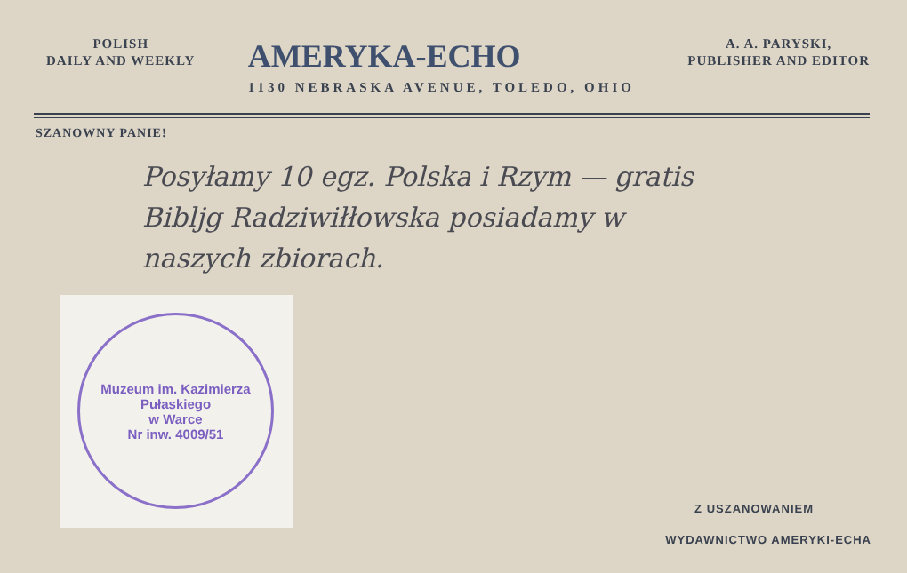POLISH
DAILY AND WEEKLY
AMERYKA-ECHO
1130 NEBRASKA AVENUE, TOLEDO, OHIO
A. A. PARYSKI,
PUBLISHER AND EDITOR
SZANOWNY PANIE!
Posyłamy 10 egz. Polska i Rzym — gratis
Bibljg Radziwiłłowska posiadamy w
naszych zbiorach.
Muzeum im. Kazimierza Pułaskiego
w Warce
Nr inw. 4009/51
Z USZANOWANIEM
WYDAWNICTWO AMERYKI-ECHA